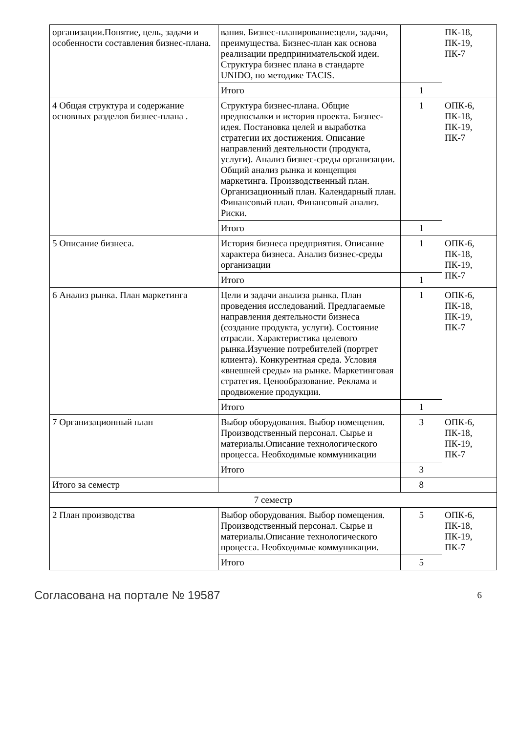| организации.Понятие, цель, задачи и особенности составления бизнес-плана. | вания. Бизнес-планирование:цели, задачи, преимущества. Бизнес-план как основа реализации предпринимательской идеи. Структура бизнес плана в стандарте UNIDO, по методике TACIS. | | ПК-18, ПК-19, ПК-7 |
| | Итого | 1 | |
| 4 Общая структура и содержание основных разделов бизнес-плана . | Структура бизнес-плана. Общие предпосылки и история проекта. Бизнес-идея. Постановка целей и выработка стратегии их достижения. Описание направлений деятельности (продукта, услуги). Анализ бизнес-среды организации. Общий анализ рынка и концепция маркетинга. Производственный план. Организационный план. Календарный план. Финансовый план. Финансовый анализ. Риски. | 1 | ОПК-6, ПК-18, ПК-19, ПК-7 |
| | Итого | 1 | |
| 5 Описание бизнеса. | История бизнеса предприятия. Описание характера бизнеса. Анализ бизнес-среды организации | 1 | ОПК-6, ПК-18, ПК-19, ПК-7 |
| | Итого | 1 | |
| 6 Анализ рынка. План маркетинга | Цели и задачи анализа рынка. План проведения исследований. Предлагаемые направления деятельности бизнеса (создание продукта, услуги). Состояние отрасли. Характеристика целевого рынка.Изучение потребителей (портрет клиента). Конкурентная среда. Условия «внешней среды» на рынке. Маркетинговая стратегия. Ценообразование. Реклама и продвижение продукции. | 1 | ОПК-6, ПК-18, ПК-19, ПК-7 |
| | Итого | 1 | |
| 7 Организационный план | Выбор оборудования. Выбор помещения. Производственный персонал. Сырье и материалы.Описание технологического процесса. Необходимые коммуникации | 3 | ОПК-6, ПК-18, ПК-19, ПК-7 |
| | Итого | 3 | |
| Итого за семестр | | 8 | |
| 7 семестр | | | |
| 2 План производства | Выбор оборудования. Выбор помещения. Производственный персонал. Сырье и материалы.Описание технологического процесса. Необходимые коммуникации. | 5 | ОПК-6, ПК-18, ПК-19, ПК-7 |
| | Итого | 5 | |
Согласована на портале № 19587 6